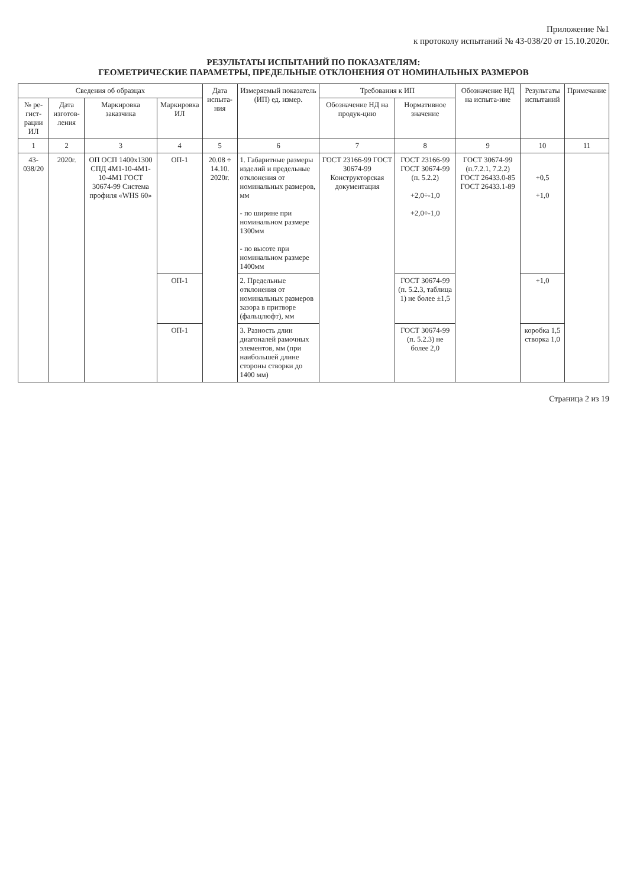Приложение №1
к протоколу испытаний № 43-038/20 от 15.10.2020г.
РЕЗУЛЬТАТЫ ИСПЫТАНИЙ ПО ПОКАЗАТЕЛЯМ:
ГЕОМЕТРИЧЕСКИЕ ПАРАМЕТРЫ, ПРЕДЕЛЬНЫЕ ОТКЛОНЕНИЯ ОТ НОМИНАЛЬНЫХ РАЗМЕРОВ
| Сведения об образцах | | | | Дата испыта-ния | Измеряемый показатель (ИП) ед. измер. | Требования к ИП | | Обозначение НД на испыта-ние | Результаты испытаний | Примечание |
| --- | --- | --- | --- | --- | --- | --- | --- | --- | --- | --- |
| № ре-гист-рации ИЛ | Дата изготов-ления | Маркировка заказчика | Маркировка ИЛ | | | Обозначение НД на продук-цию | Нормативное значение | | | |
| 1 | 2 | 3 | 4 | 5 | 6 | 7 | 8 | 9 | 10 | 11 |
| 43-038/20 | 2020г. | ОП ОСП 1400x1300 СПД 4М1-10-4М1-10-4М1 ГОСТ 30674-99 Система профиля «WHS 60» | ОП-1 | 20.08 ÷ 14.10. 2020г. | 1. Габаритные размеры изделий и предельные отклонения от номинальных размеров, мм - по ширине при номинальном размере 1300мм - по высоте при номинальном размере 1400мм | ГОСТ 23166-99 ГОСТ 30674-99 Конструкторская документация | ГОСТ 23166-99 ГОСТ 30674-99 (п. 5.2.2) +2,0÷-1,0 +2,0÷-1,0 | ГОСТ 30674-99 (п.7.2.1, 7.2.2) ГОСТ 26433.0-85 ГОСТ 26433.1-89 | +0,5 +1,0 | |
| | | | ОП-1 | | 2. Предельные отклонения от номинальных размеров зазора в притворе (фальцлюфт), мм | | ГОСТ 30674-99 (п. 5.2.3, таблица 1) не более ±1,5 | | +1,0 | |
| | | | ОП-1 | | 3. Разность длин диагоналей рамочных элементов, мм (при наибольшей длине стороны створки до 1400 мм) | | ГОСТ 30674-99 (п. 5.2.3) не более 2,0 | | коробка 1,5 створка 1,0 | |
Страница 2 из 19